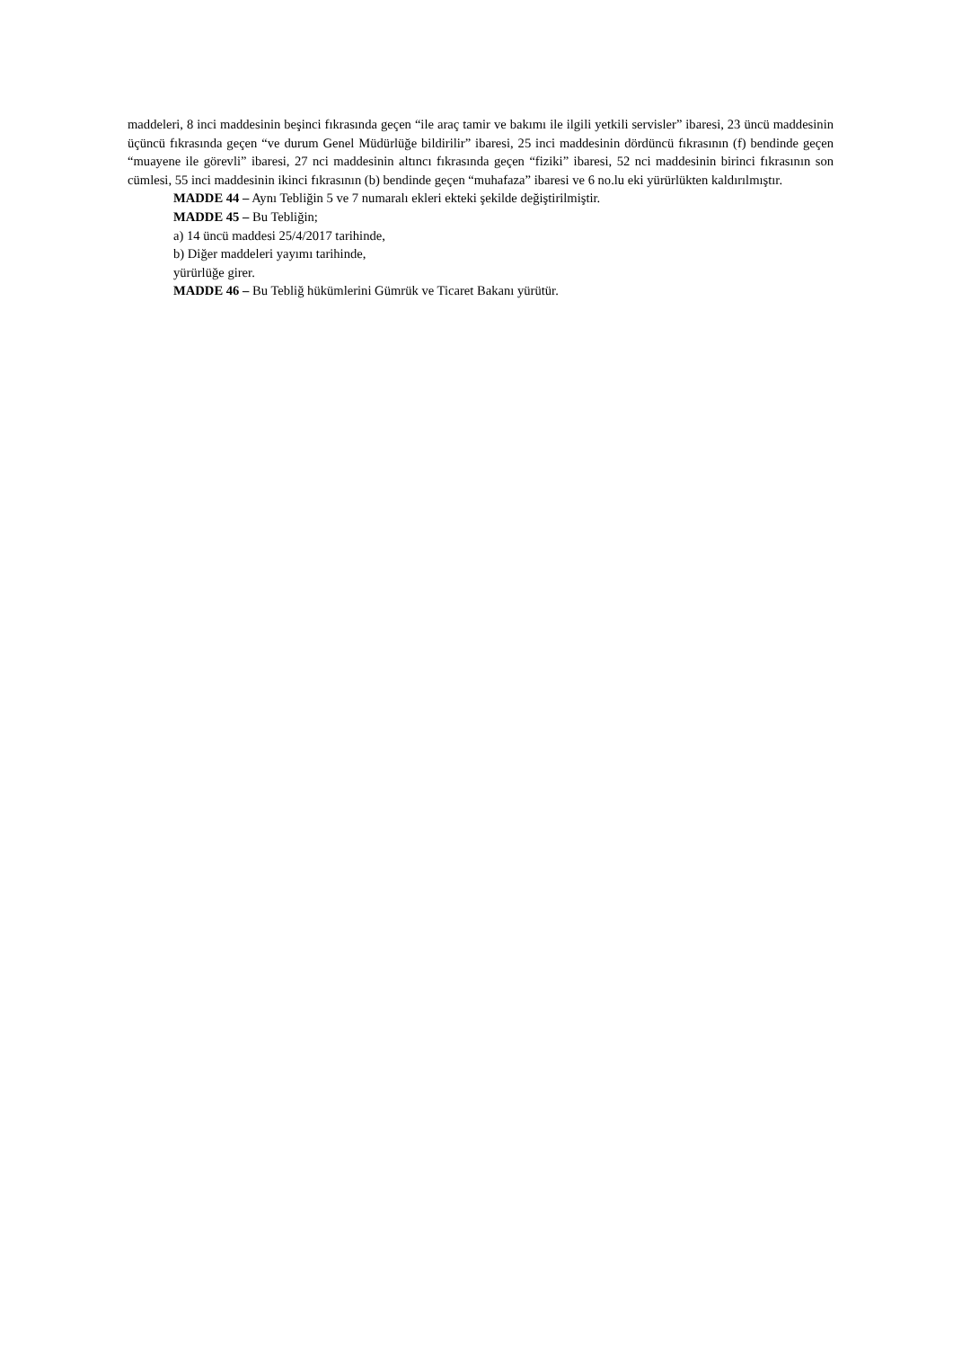maddeleri, 8 inci maddesinin beşinci fıkrasında geçen “ile araç tamir ve bakımı ile ilgili yetkili servisler” ibaresi, 23 üncü maddesinin üçüncü fıkrasında geçen “ve durum Genel Müdürlüğe bildirilir” ibaresi, 25 inci maddesinin dördüncü fıkrasının (f) bendinde geçen “muayene ile görevli” ibaresi, 27 nci maddesinin altıncı fıkrasında geçen “fiziki” ibaresi, 52 nci maddesinin birinci fıkrasının son cümlesi, 55 inci maddesinin ikinci fıkrasının (b) bendinde geçen “muhafaza” ibaresi ve 6 no.lu eki yürürlükten kaldırılmıştır.
MADDE 44 – Aynı Tebliğin 5 ve 7 numaralı ekleri ekteki şekilde değiştirilmiştir.
MADDE 45 – Bu Tebliğin;
a) 14 üncü maddesi 25/4/2017 tarihinde,
b) Diğer maddeleri yayımı tarihinde,
yürürlüğe girer.
MADDE 46 – Bu Tebliğ hükümlerini Gümrük ve Ticaret Bakanı yürütür.